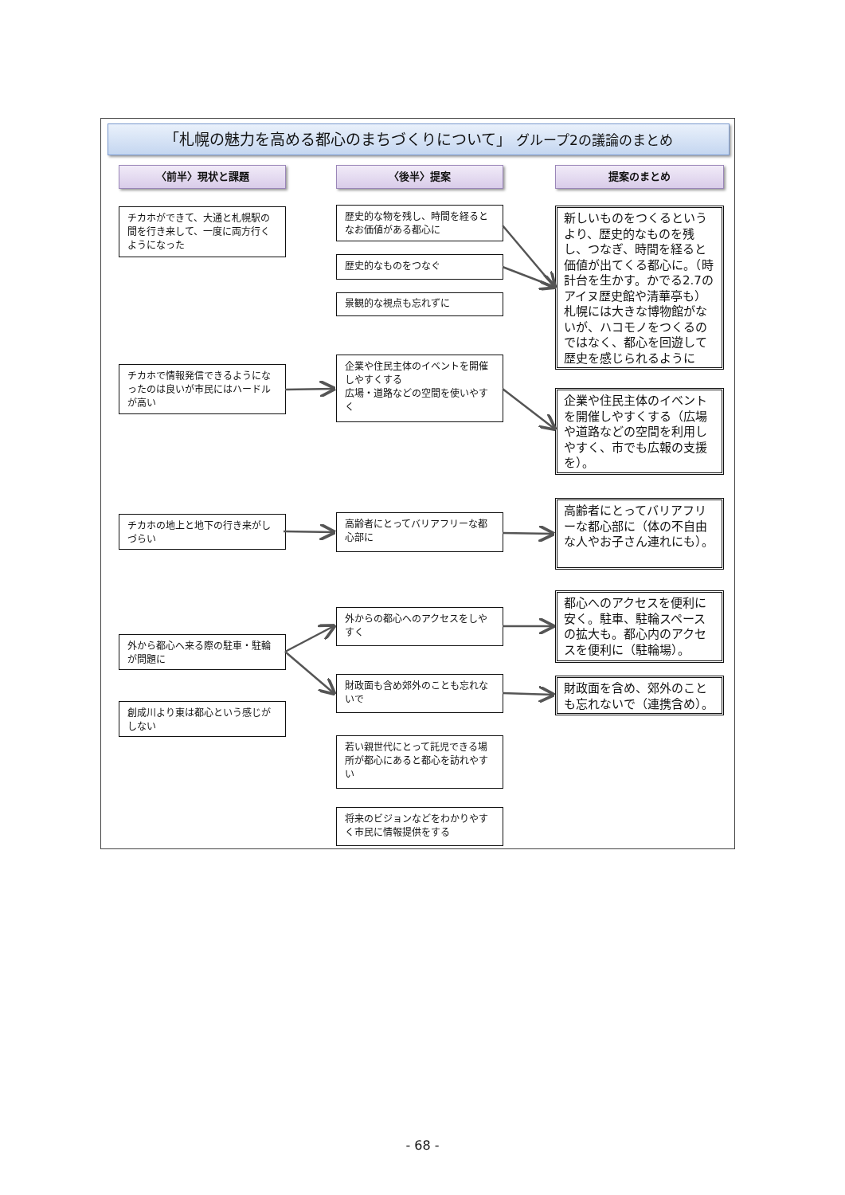「札幌の魅力を高める都心のまちづくりについて」 グループ2の議論のまとめ
〈前半〉現状と課題
チカホができて、大通と札幌駅の間を行き来して、一度に両方行くようになった
チカホで情報発信できるようになったのは良いが市民にはハードルが高い
チカホの地上と地下の行き来がしづらい
外から都心へ来る際の駐車・駐輪が問題に
創成川より東は都心という感じがしない
〈後半〉提案
歴史的な物を残し、時間を経るとなお価値がある都心に
歴史的なものをつなぐ
景観的な視点も忘れずに
企業や住民主体のイベントを開催しやすくする
広場・道路などの空間を使いやすく
高齢者にとってバリアフリーな都心部に
外からの都心へのアクセスをしやすく
財政面も含め郊外のことも忘れないで
若い親世代にとって託児できる場所が都心にあると都心を訪れやすい
将来のビジョンなどをわかりやすく市民に情報提供をする
提案のまとめ
新しいものをつくるというより、歴史的なものを残し、つなぎ、時間を経ると価値が出てくる都心に。（時計台を生かす。かでる2.7のアイヌ歴史館や清華亭も）札幌には大きな博物館がないが、ハコモノをつくるのではなく、都心を回遊して歴史を感じられるように
企業や住民主体のイベントを開催しやすくする（広場や道路などの空間を利用しやすく、市でも広報の支援を）。
高齢者にとってバリアフリーな都心部に（体の不自由な人やお子さん連れにも）。
都心へのアクセスを便利に安く。駐車、駐輪スペースの拡大も。都心内のアクセスを便利に（駐輪場）。
財政面を含め、郊外のことも忘れないで（連携含め）。
- 68 -